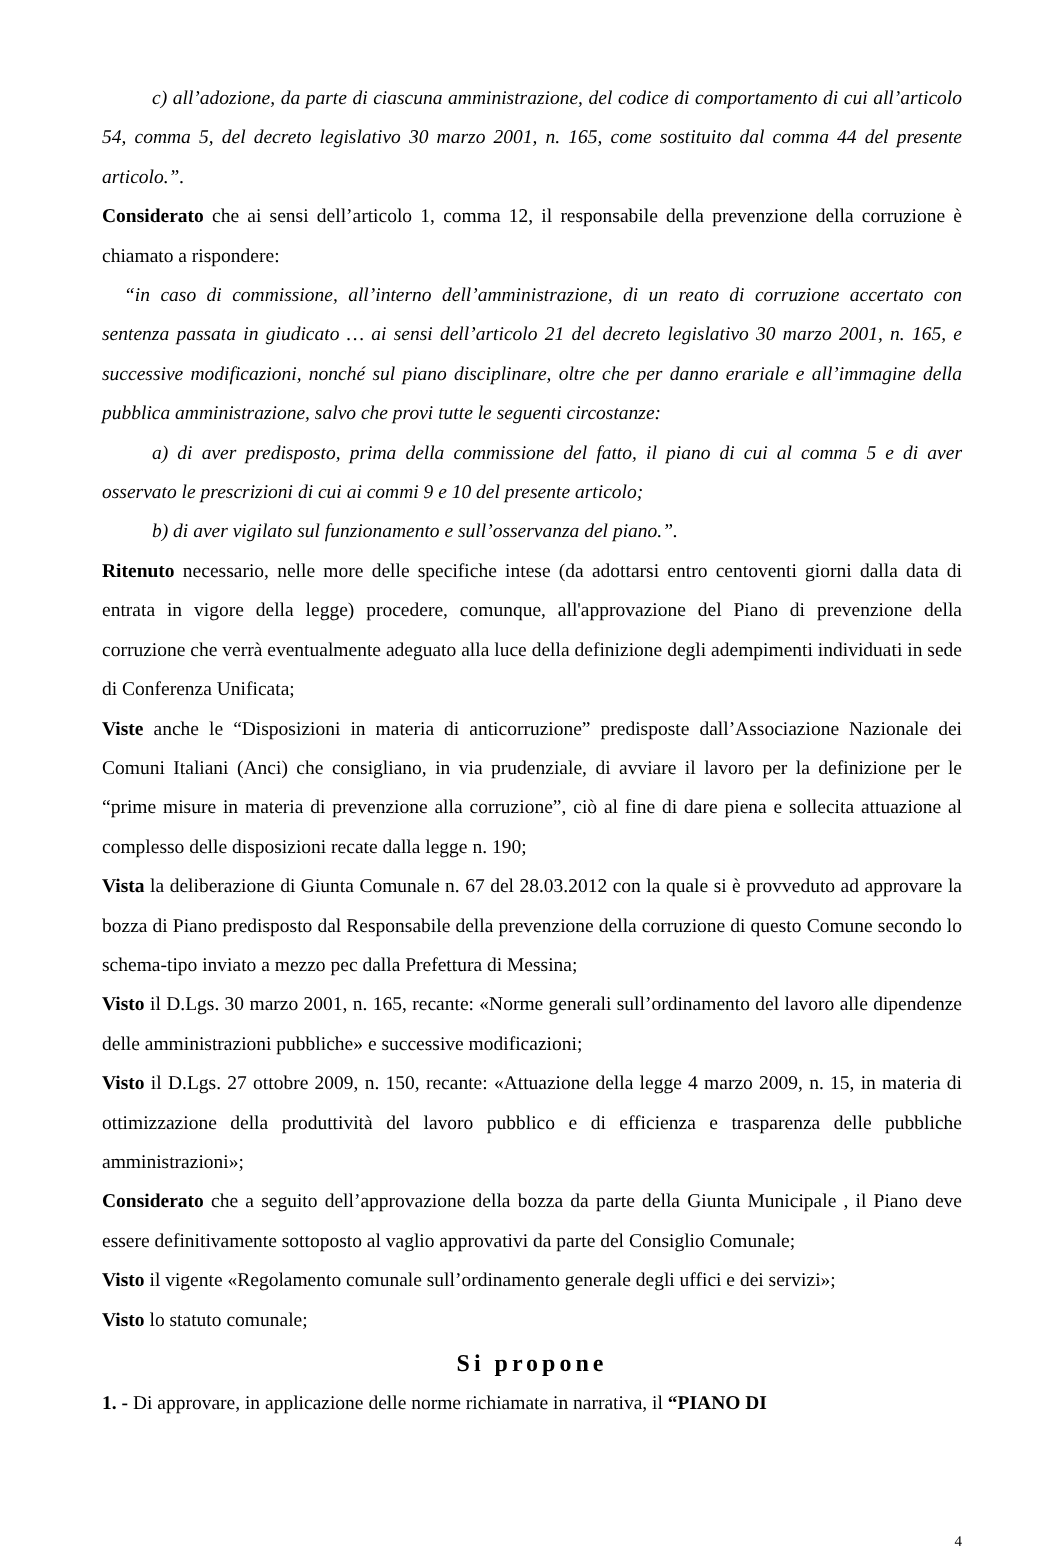c) all’adozione, da parte di ciascuna amministrazione, del codice di comportamento di cui all’articolo 54, comma 5, del decreto legislativo 30 marzo 2001, n. 165, come sostituito dal comma 44 del presente articolo.”.
Considerato che ai sensi dell’articolo 1, comma 12, il responsabile della prevenzione della corruzione è chiamato a rispondere:
“in caso di commissione, all’interno dell’amministrazione, di un reato di corruzione accertato con sentenza passata in giudicato … ai sensi dell’articolo 21 del decreto legislativo 30 marzo 2001, n. 165, e successive modificazioni, nonché sul piano disciplinare, oltre che per danno erariale e all’immagine della pubblica amministrazione, salvo che provi tutte le seguenti circostanze:
a) di aver predisposto, prima della commissione del fatto, il piano di cui al comma 5 e di aver osservato le prescrizioni di cui ai commi 9 e 10 del presente articolo;
b) di aver vigilato sul funzionamento e sull’osservanza del piano.”.
Ritenuto necessario, nelle more delle specifiche intese (da adottarsi entro centoventi giorni dalla data di entrata in vigore della legge) procedere, comunque, all'approvazione del Piano di prevenzione della corruzione che verrà eventualmente adeguato alla luce della definizione degli adempimenti individuati in sede di Conferenza Unificata;
Viste anche le “Disposizioni in materia di anticorruzione” predisposte dall’Associazione Nazionale dei Comuni Italiani (Anci) che consigliano, in via prudenziale, di avviare il lavoro per la definizione per le “prime misure in materia di prevenzione alla corruzione”, ciò al fine di dare piena e sollecita attuazione al complesso delle disposizioni recate dalla legge n. 190;
Vista la deliberazione di Giunta Comunale n. 67 del 28.03.2012 con la quale si è provveduto ad approvare la bozza di Piano predisposto dal Responsabile della prevenzione della corruzione di questo Comune secondo lo schema-tipo inviato a mezzo pec dalla Prefettura di Messina;
Visto il D.Lgs. 30 marzo 2001, n. 165, recante: «Norme generali sull’ordinamento del lavoro alle dipendenze delle amministrazioni pubbliche» e successive modificazioni;
Visto il D.Lgs. 27 ottobre 2009, n. 150, recante: «Attuazione della legge 4 marzo 2009, n. 15, in materia di ottimizzazione della produttività del lavoro pubblico e di efficienza e trasparenza delle pubbliche amministrazioni»;
Considerato che a seguito dell’approvazione della bozza da parte della Giunta Municipale , il Piano deve essere definitivamente sottoposto al vaglio approvativi da parte del Consiglio Comunale;
Visto il vigente «Regolamento comunale sull’ordinamento generale degli uffici e dei servizi»;
Visto lo statuto comunale;
Si propone
1. - Di approvare, in applicazione delle norme richiamate in narrativa, il “PIANO DI
4